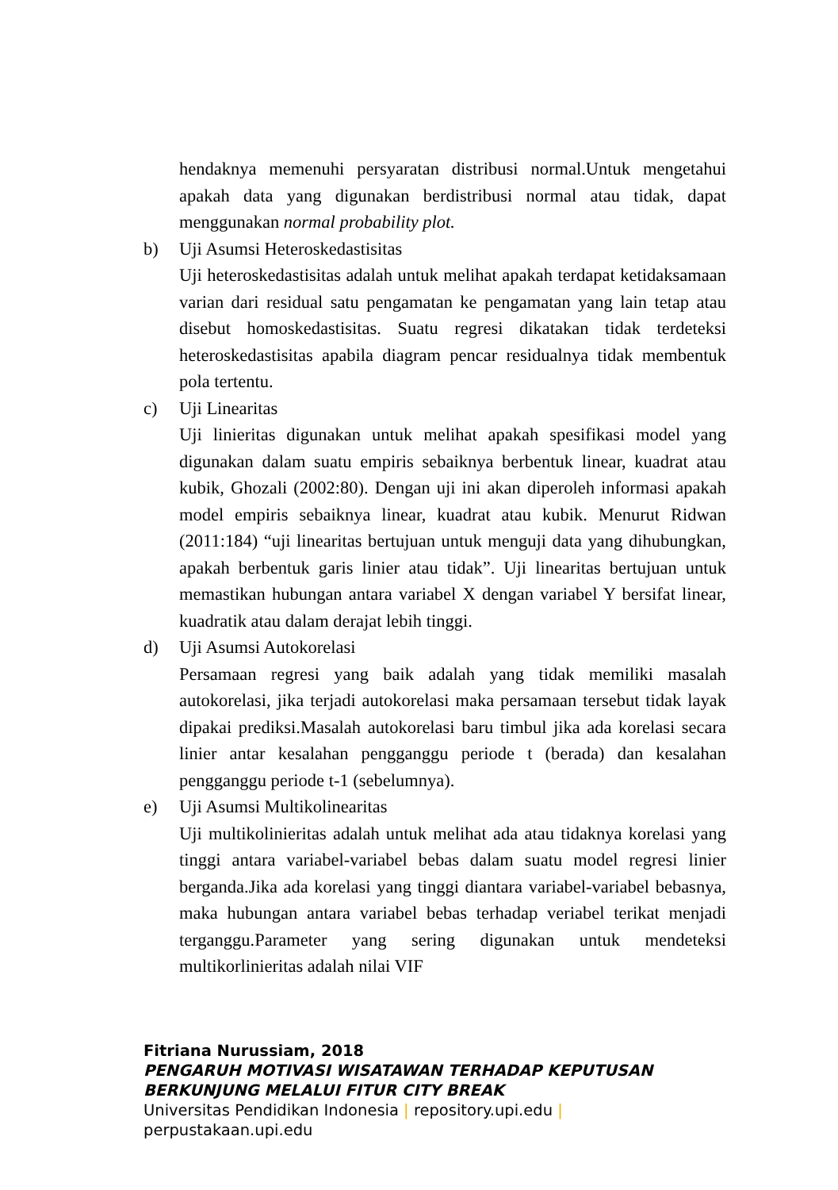hendaknya memenuhi persyaratan distribusi normal.Untuk mengetahui apakah data yang digunakan berdistribusi normal atau tidak, dapat menggunakan normal probability plot.
b) Uji Asumsi Heteroskedastisitas
Uji heteroskedastisitas adalah untuk melihat apakah terdapat ketidaksamaan varian dari residual satu pengamatan ke pengamatan yang lain tetap atau disebut homoskedastisitas. Suatu regresi dikatakan tidak terdeteksi heteroskedastisitas apabila diagram pencar residualnya tidak membentuk pola tertentu.
c) Uji Linearitas
Uji linieritas digunakan untuk melihat apakah spesifikasi model yang digunakan dalam suatu empiris sebaiknya berbentuk linear, kuadrat atau kubik, Ghozali (2002:80). Dengan uji ini akan diperoleh informasi apakah model empiris sebaiknya linear, kuadrat atau kubik. Menurut Ridwan (2011:184) “uji linearitas bertujuan untuk menguji data yang dihubungkan, apakah berbentuk garis linier atau tidak”. Uji linearitas bertujuan untuk memastikan hubungan antara variabel X dengan variabel Y bersifat linear, kuadratik atau dalam derajat lebih tinggi.
d) Uji Asumsi Autokorelasi
Persamaan regresi yang baik adalah yang tidak memiliki masalah autokorelasi, jika terjadi autokorelasi maka persamaan tersebut tidak layak dipakai prediksi.Masalah autokorelasi baru timbul jika ada korelasi secara linier antar kesalahan pengganggu periode t (berada) dan kesalahan pengganggu periode t-1 (sebelumnya).
e) Uji Asumsi Multikolinearitas
Uji multikolinieritas adalah untuk melihat ada atau tidaknya korelasi yang tinggi antara variabel-variabel bebas dalam suatu model regresi linier berganda.Jika ada korelasi yang tinggi diantara variabel-variabel bebasnya, maka hubungan antara variabel bebas terhadap veriabel terikat menjadi terganggu.Parameter yang sering digunakan untuk mendeteksi multikorlinieritas adalah nilai VIF
Fitriana Nurussiam, 2018
PENGARUH MOTIVASI WISATAWAN TERHADAP KEPUTUSAN
BERKUNJUNG MELALUI FITUR CITY BREAK
Universitas Pendidikan Indonesia | repository.upi.edu |
perpustakaan.upi.edu